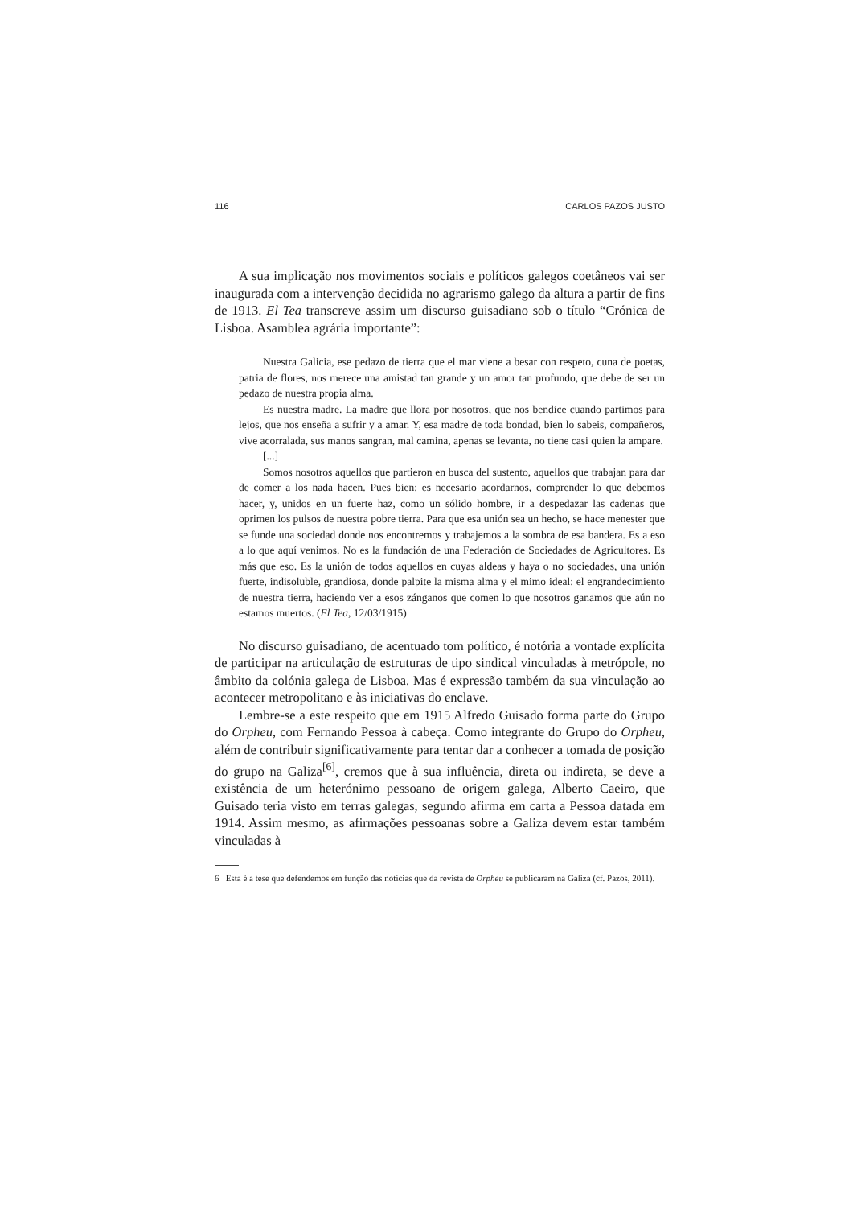116 CARLOS PAZOS JUSTO
A sua implicação nos movimentos sociais e políticos galegos coetâneos vai ser inaugurada com a intervenção decidida no agrarismo galego da altura a partir de fins de 1913. El Tea transcreve assim um discurso guisadiano sob o título “Crónica de Lisboa. Asamblea agrária importante”:
Nuestra Galicia, ese pedazo de tierra que el mar viene a besar con respeto, cuna de poetas, patria de flores, nos merece una amistad tan grande y un amor tan profundo, que debe de ser un pedazo de nuestra propia alma.
Es nuestra madre. La madre que llora por nosotros, que nos bendice cuando partimos para lejos, que nos enseña a sufrir y a amar. Y, esa madre de toda bondad, bien lo sabeis, compañeros, vive acorralada, sus manos sangran, mal camina, apenas se levanta, no tiene casi quien la ampare.
[...]
Somos nosotros aquellos que partieron en busca del sustento, aquellos que trabajan para dar de comer a los nada hacen. Pues bien: es necesario acordarnos, comprender lo que debemos hacer, y, unidos en un fuerte haz, como un sólido hombre, ir a despedazar las cadenas que oprimen los pulsos de nuestra pobre tierra. Para que esa unión sea un hecho, se hace menester que se funde una sociedad donde nos encontremos y trabajemos a la sombra de esa bandera. Es a eso a lo que aquí venimos. No es la fundación de una Federación de Sociedades de Agricultores. Es más que eso. Es la unión de todos aquellos en cuyas aldeas y haya o no sociedades, una unión fuerte, indisoluble, grandiosa, donde palpite la misma alma y el mimo ideal: el engrandecimiento de nuestra tierra, haciendo ver a esos zánganos que comen lo que nosotros ganamos que aún no estamos muertos. (El Tea, 12/03/1915)
No discurso guisadiano, de acentuado tom político, é notória a vontade explícita de participar na articulação de estruturas de tipo sindical vinculadas à metrópole, no âmbito da colónia galega de Lisboa. Mas é expressão também da sua vinculação ao acontecer metropolitano e às iniciativas do enclave.
Lembre-se a este respeito que em 1915 Alfredo Guisado forma parte do Grupo do Orpheu, com Fernando Pessoa à cabeça. Como integrante do Grupo do Orpheu, além de contribuir significativamente para tentar dar a conhecer a tomada de posição do grupo na Galiza<sup>[6]</sup>, cremos que à sua influência, direta ou indireta, se deve a existência de um heterónimo pessoano de origem galega, Alberto Caeiro, que Guisado teria visto em terras galegas, segundo afirma em carta a Pessoa datada em 1914. Assim mesmo, as afirmações pessoanas sobre a Galiza devem estar também vinculadas à
6 Esta é a tese que defendemos em função das notícias que da revista de Orpheu se publicaram na Galiza (cf. Pazos, 2011).